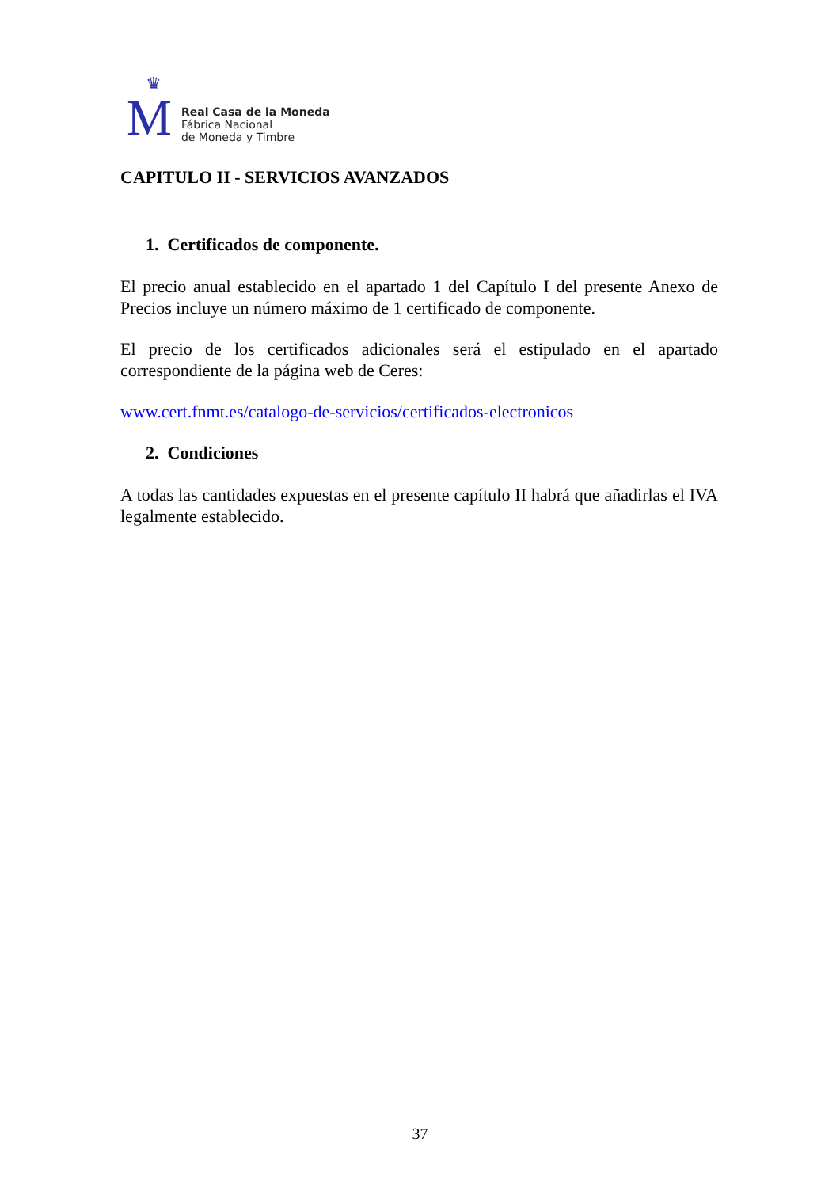♛
M
Real Casa de la Moneda
Fábrica Nacional
de Moneda y Timbre
CAPITULO II - SERVICIOS AVANZADOS
1. Certificados de componente.
El precio anual establecido en el apartado 1 del Capítulo I del presente Anexo de Precios incluye un número máximo de 1 certificado de componente.
El precio de los certificados adicionales será el estipulado en el apartado correspondiente de la página web de Ceres:
www.cert.fnmt.es/catalogo-de-servicios/certificados-electronicos
2. Condiciones
A todas las cantidades expuestas en el presente capítulo II habrá que añadirlas el IVA legalmente establecido.
37